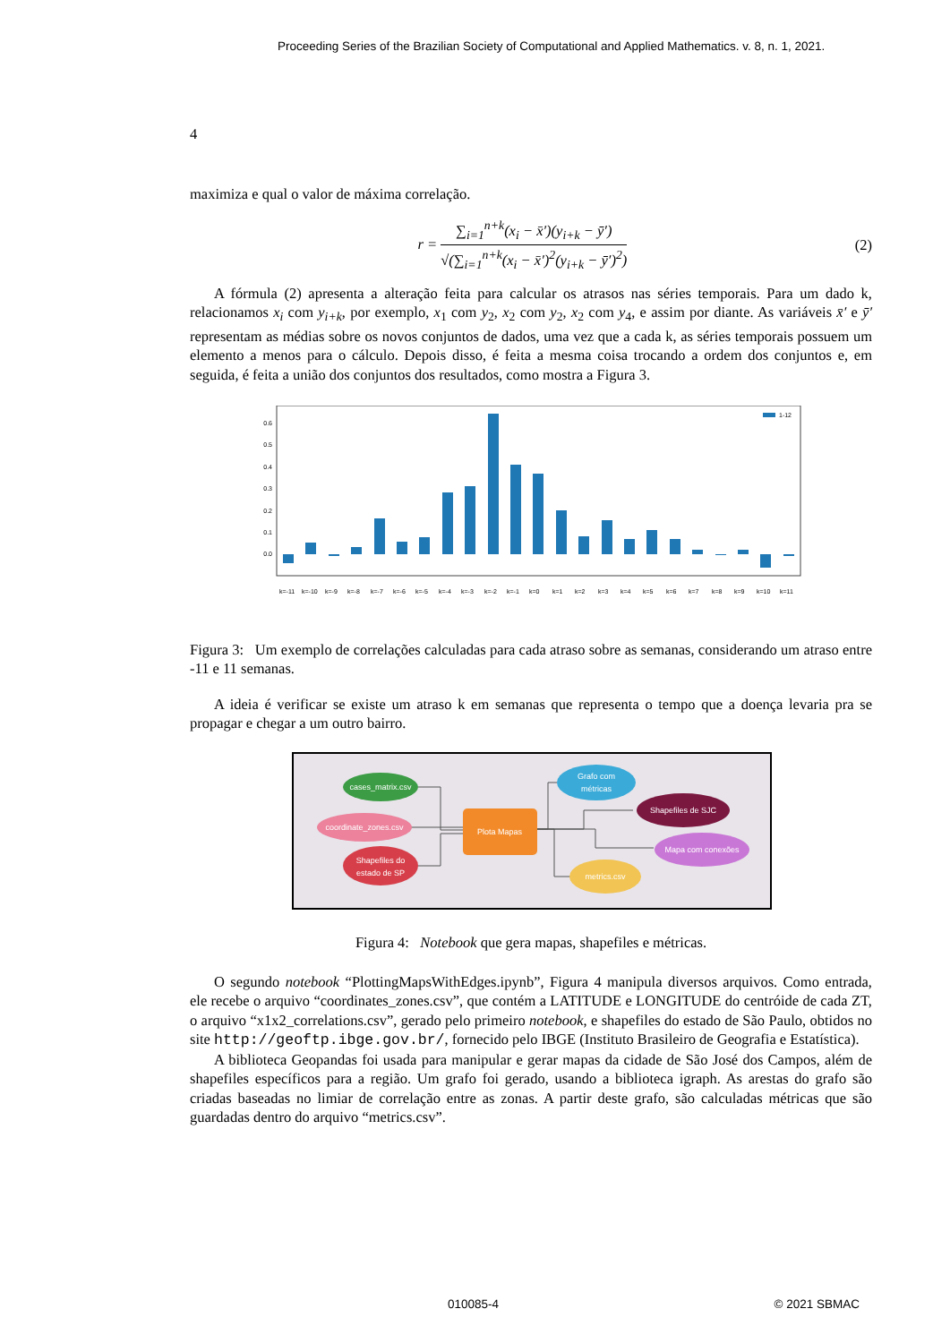Proceeding Series of the Brazilian Society of Computational and Applied Mathematics. v. 8, n. 1, 2021.
4
maximiza e qual o valor de máxima correlação.
r =
∑<sub>i=1</sub><sup>n+k</sup>(x<sub>i</sub> − x̄′)(y<sub>i+k</sub> − ȳ′)
√(∑<sub>i=1</sub><sup>n+k</sup>(x<sub>i</sub> − x̄′)<sup>2</sup>(y<sub>i+k</sub> − ȳ′)<sup>2</sup>)
(2)
A fórmula (2) apresenta a alteração feita para calcular os atrasos nas séries temporais. Para um dado k, relacionamos x<sub>i</sub> com y<sub>i+k</sub>, por exemplo, x<sub>1</sub> com y<sub>2</sub>, x<sub>2</sub> com y<sub>2</sub>, x<sub>2</sub> com y<sub>4</sub>, e assim por diante. As variáveis x̄′ e ȳ′ representam as médias sobre os novos conjuntos de dados, uma vez que a cada k, as séries temporais possuem um elemento a menos para o cálculo. Depois disso, é feita a mesma coisa trocando a ordem dos conjuntos e, em seguida, é feita a união dos conjuntos dos resultados, como mostra a Figura 3.
0.6
0.5
0.4
0.3
0.2
0.1
0.0
1-12
k=-11
k=-10
k=-9
k=-8
k=-7
k=-6
k=-5
k=-4
k=-3
k=-2
k=-1
k=0
k=1
k=2
k=3
k=4
k=5
k=6
k=7
k=8
k=9
k=10
k=11
Figura 3: Um exemplo de correlações calculadas para cada atraso sobre as semanas, considerando um atraso entre -11 e 11 semanas.
A ideia é verificar se existe um atraso k em semanas que representa o tempo que a doença levaria pra se propagar e chegar a um outro bairro.
cases_matrix.csv
coordinate_zones.csv
Shapefiles do
estado de SP
Plota Mapas
Grafo com
métricas
Shapefiles de SJC
Mapa com conexões
metrics.csv
Figura 4: Notebook que gera mapas, shapefiles e métricas.
O segundo notebook “PlottingMapsWithEdges.ipynb”, Figura 4 manipula diversos arquivos. Como entrada, ele recebe o arquivo “coordinates_zones.csv”, que contém a LATITUDE e LONGITUDE do centróide de cada ZT, o arquivo “x1x2_correlations.csv”, gerado pelo primeiro notebook, e shapefiles do estado de São Paulo, obtidos no site http://geoftp.ibge.gov.br/, fornecido pelo IBGE (Instituto Brasileiro de Geografia e Estatística).
A biblioteca Geopandas foi usada para manipular e gerar mapas da cidade de São José dos Campos, além de shapefiles específicos para a região. Um grafo foi gerado, usando a biblioteca igraph. As arestas do grafo são criadas baseadas no limiar de correlação entre as zonas. A partir deste grafo, são calculadas métricas que são guardadas dentro do arquivo “metrics.csv”.
010085-4 © 2021 SBMAC